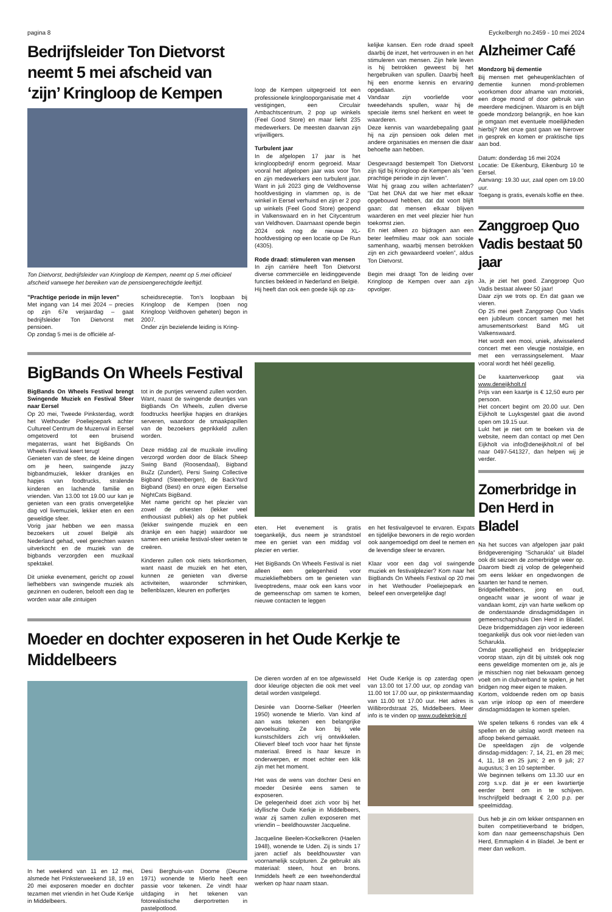pagina 8 Eyckelbergh no.2459 - 10 mei 2024
Bedrijfsleider Ton Dietvorst neemt 5 mei afscheid van ‘zijn’ Kringloop de Kempen
Ton Dietvorst, bedrijfsleider van Kringloop de Kempen, neemt op 5 mei officieel afscheid vanwege het bereiken van de pensioengerechtigde leeftijd.
”Prachtige periode in mijn leven”
Met ingang van 14 mei 2024 – precies op zijn 67e verjaardag – gaat bedrijfsleider Ton Dietvorst met pensioen.
Op zondag 5 mei is de officiële af-
scheidsreceptie. Ton’s loopbaan bij Kringloop de Kempen (toen nog Kringloop Veldhoven geheten) begon in 2007.
Onder zijn bezielende leiding is Kring-
loop de Kempen uitgegroeid tot een professionele kringlooporganisatie met 4 vestigingen, een Circulair Ambachtscentrum, 2 pop up winkels (Feel Good Store) en maar liefst 235 medewerkers. De meesten daarvan zijn vrijwilligers.
Turbulent jaar
In de afgelopen 17 jaar is het kringloopbedrijf enorm gegroeid. Maar vooral het afgelopen jaar was voor Ton en zijn medewerkers een turbulent jaar. Want in juli 2023 ging de Veldhovense hoofdvestiging in vlammen op, is de winkel in Eersel verhuisd en zijn er 2 pop up winkels (Feel Good Store) geopend in Valkenswaard en in het Citycentrum van Veldhoven. Daarnaast opende begin 2024 ook nog de nieuwe XL-hoofdvestiging op een locatie op De Run (4305).
Rode draad: stimuleren van mensen
In zijn carrière heeft Ton Dietvorst diverse commerciële en leidinggevende functies bekleed in Nederland en België.
Hij heeft dan ook een goede kijk op za-
kelijke kansen. Een rode draad speelt daarbij de inzet, het vertrouwen in en het stimuleren van mensen. Zijn hele leven is hij betrokken geweest bij het hergebruiken van spullen. Daarbij heeft hij een enorme kennis en ervaring opgedaan.
Vandaar zijn voorliefde voor tweedehands spullen, waar hij de speciale items snel herkent en weet te waarderen.
Deze kennis van waardebepaling gaat hij na zijn pensioen ook delen met andere organisaties en mensen die daar behoefte aan hebben.
Desgevraagd bestempelt Ton Dietvorst zijn tijd bij Kringloop de Kempen als ”een prachtige periode in zijn leven”.
Wat hij graag zou willen achterlaten? ”Dat het DNA dat we hier met elkaar opgebouwd hebben, dat dat voort blijft gaan: dat mensen elkaar blijven waarderen en met veel plezier hier hun toekomst zien.
En niet alleen zo bijdragen aan een beter leefmilieu maar ook aan sociale samenhang, waarbij mensen betrokken zijn en zich gewaardeerd voelen”, aldus Ton Dietvorst.
Begin mei draagt Ton de leiding over Kringloop de Kempen over aan zijn opvolger.
BigBands On Wheels Festival
BigBands On Wheels Festival brengt Swingende Muziek en Festival Sfeer naar Eersel
Op 20 mei, Tweede Pinksterdag, wordt het Wethouder Poeliejoepark achter Cultureel Centrum de Muzenval in Eersel omgetoverd tot een bruisend megaterras, want het BigBands On Wheels Festival keert terug!
Genieten van de sfeer, de kleine dingen om je heen, swingende jazzy bigbandmuziek, lekker drankjes en hapjes van foodtrucks, stralende kinderen en lachende familie en vrienden. Van 13.00 tot 19.00 uur kan je genieten van een gratis onvergetelijke dag vol livemuziek, lekker eten en een geweldige sfeer.
Vorig jaar hebben we een massa bezoekers uit zowel België als Nederland gehad, veel gerechten waren uitverkocht en de muziek van de bigbands verzorgden een muzikaal spektakel.
Dit unieke evenement, gericht op zowel liefhebbers van swingende muziek als gezinnen en ouderen, belooft een dag te worden waar alle zintuigen
tot in de puntjes verwend zullen worden. Want, naast de swingende deuntjes van BigBands On Wheels, zullen diverse foodtrucks heerlijke hapjes en drankjes serveren, waardoor de smaakpapillen van de bezoekers geprikkeld zullen worden.
Deze middag zal de muzikale invulling verzorgd worden door de Black Sheep Swing Band (Roosendaal), Bigband BuZz (Zundert), Persi Swing Collective Bigband (Steenbergen), de BackYard Bigband (Best) en onze eigen Eerselse NightCats BigBand.
Met name gericht op het plezier van zowel de orkesten (lekker veel enthousiast publiek) als op het publiek (lekker swingende muziek en een drankje en een hapje) waardoor we samen een unieke festival-sfeer weten te creëren.
Kinderen zullen ook niets tekortkomen, want naast de muziek en het eten, kunnen ze genieten van diverse activiteiten, waaronder schminken, bellenblazen, kleuren en poffertjes
eten. Het evenement is gratis toegankelijk, dus neem je strandstoel mee en geniet van een middag vol plezier en vertier.
Het BigBands On Wheels Festival is niet alleen een gelegenheid voor muziekliefhebbers om te genieten van liveoptredens, maar ook een kans voor de gemeenschap om samen te komen, nieuwe contacten te leggen
en het festivalgevoel te ervaren. Expats en tijdelijke bewoners in de regio worden ook aangemoedigd om deel te nemen en de levendige sfeer te ervaren.
Klaar voor een dag vol swingende muziek en festivalplezier? Kom naar het BigBands On Wheels Festival op 20 mei in het Wethouder Poeliejoepark en beleef een onvergetelijke dag!
Moeder en dochter exposeren in het Oude Kerkje te Middelbeers
In het weekend van 11 en 12 mei, alsmede het Pinksterweekend 18, 19 en 20 mei exposeren moeder en dochter tezamen met vriendin in het Oude Kerkje in Middelbeers.
Desi Berghuis-van Doorne (Deurne 1971) wonende te Mierlo heeft een passie voor tekenen. Ze vindt haar uitdaging in het tekenen van fotorealistische dierportretten in pastelpotlood.
De dieren worden af en toe afgewisseld door kleurige objecten die ook met veel detail worden vastgelegd.
Desirée van Doorne-Selker (Heerlen 1950) wonende te Mierlo. Van kind af aan was tekenen een belangrijke gevoelsuiting. Ze kon bij vele kunstschilders zich vrij ontwikkelen. Olieverf bleef toch voor haar het fijnste materiaal. Breed is haar keuze in onderwerpen, er moet echter een klik zijn met het moment.
Het was de wens van dochter Desi en moeder Desirée eens samen te exposeren.
De gelegenheid doet zich voor bij het idyllische Oude Kerkje in Middelbeers, waar zij samen zullen exposeren met vriendin – beeldhouwster Jacqueline.
Jacqueline Beelen-Kockelkoren (Haelen 1948), wonende te Uden. Zij is sinds 17 jaren actief als beeldhouwster van voornamelijk sculpturen. Ze gebruikt als materiaal: steen, hout en brons. Inmiddels heeft ze een tweehonderdtal werken op haar naam staan.
Het Oude Kerkje is op zaterdag open van 13.00 tot 17.00 uur, op zondag van 11.00 tot 17.00 uur, op pinkstermaandag van 11.00 tot 17.00 uur. Het adres is Willibrordstraat 25, Middelbeers. Meer info is te vinden op www.oudekerkje.nl
Alzheimer Café
Mondzorg bij dementie
Bij mensen met geheugenklachten of dementie kunnen mond-problemen voorkomen door afname van motoriek, een droge mond of door gebruik van meerdere medicijnen. Waarom is en blijft goede mondzorg belangrijk, en hoe kan je omgaan met eventuele moeilijkheden hierbij? Met onze gast gaan we hierover in gesprek en komen er praktische tips aan bod.
Datum: donderdag 16 mei 2024
Locatie: De Eikenburg, Eikenburg 10 te Eersel.
Aanvang: 19.30 uur, zaal open om 19.00 uur.
Toegang is gratis, evenals koffie en thee.
Zanggroep Quo Vadis bestaat 50 jaar
Ja, je ziet het goed. Zanggroep Quo Vadis bestaat alweer 50 jaar!
Daar zijn we trots op. En dat gaan we vieren.
Op 25 mei geeft Zanggroep Quo Vadis een jubileum concert samen met het amusementsorkest Band MG uit Valkenswaard.
Het wordt een mooi, uniek, afwisselend concert met een vleugje nostalgie, en met een verrassingselement. Maar vooral wordt het héél gezellig.
De kaartenverkoop gaat via www.deneijkholt.nl
Prijs van een kaartje is € 12,50 euro per persoon.
Het concert begint om 20.00 uur. Den Eijkholt te Luyksgestel gaat die avond open om 19.15 uur.
Lukt het je niet om te boeken via de website, neem dan contact op met Den Eijkholt via info@deneijkholt.nl of bel naar 0497-541327, dan helpen wij je verder.
Zomerbridge in Den Herd in Bladel
Na het succes van afgelopen jaar pakt Bridgevereniging ”Scharukla” uit Bladel ook dit seizoen de zomerbridge weer op. Daarom biedt zij volop de gelegenheid om eens lekker en ongedwongen de kaarten ter hand te nemen.
Bridgeliefhebbers, jong en oud, ongeacht waar je woont of waar je vandaan komt, zijn van harte welkom op de onderstaande dinsdagmiddagen in gemeenschapshuis Den Herd in Bladel. Deze bridgemiddagen zijn voor iedereen toegankelijk dus ook voor niet-leden van Scharukla.
Omdat gezelligheid en bridgeplezier voorop staan, zijn dit bij uitstek ook nog eens geweldige momenten om je, als je je misschien nog niet bekwaam genoeg voelt om in clubverband te spelen, je het bridgen nog meer eigen te maken.
Kortom, voldoende reden om op basis van vrije inloop op een of meerdere dinsdagmiddagen te komen spelen.
We spelen telkens 6 rondes van elk 4 spellen en de uitslag wordt meteen na afloop bekend gemaakt.
De speeldagen zijn de volgende dinsdag-middagen: 7, 14, 21, en 28 mei; 4, 11, 18 en 25 juni; 2 en 9 juli; 27 augustus; 3 en 10 september.
We beginnen telkens om 13.30 uur en zorg s.v.p. dat je er een kwartiertje eerder bent om in te schijven. Inschrijfgeld bedraagt € 2,00 p.p. per speelmiddag.
Dus heb je zin om lekker ontspannen en buiten competitieverband te bridgen, kom dan naar gemeenschapshuis Den Herd, Emmaplein 4 in Bladel. Je bent er meer dan welkom.